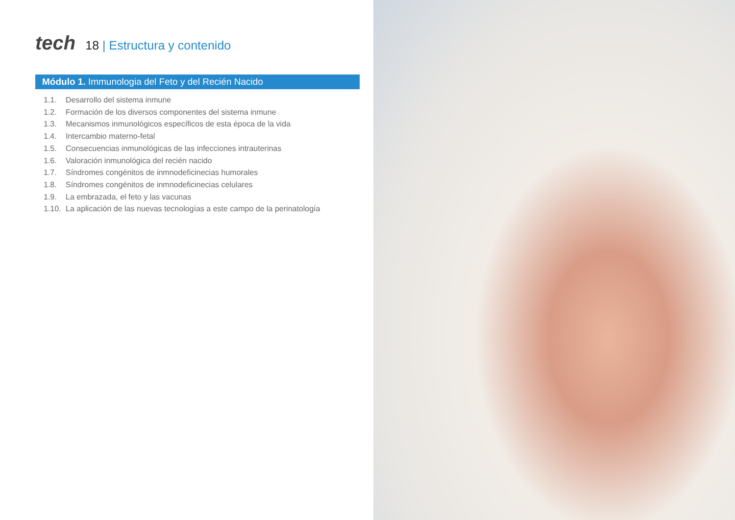tech
18 | Estructura y contenido
Módulo 1. Immunologia del Feto y del Recién Nacido
1.1. Desarrollo del sistema inmune
1.2. Formación de los diversos componentes del sistema inmune
1.3. Mecanismos inmunológicos específicos de esta época de la vida
1.4. Intercambio materno-fetal
1.5. Consecuencias inmunológicas de las infecciones intrauterinas
1.6. Valoración inmunológica del recién nacido
1.7. Síndromes congénitos de inmnodeficinecias humorales
1.8. Síndromes congénitos de inmnodeficinecias celulares
1.9. La embrazada, el feto y las vacunas
1.10. La aplicación de las nuevas tecnologías a este campo de la perinatología